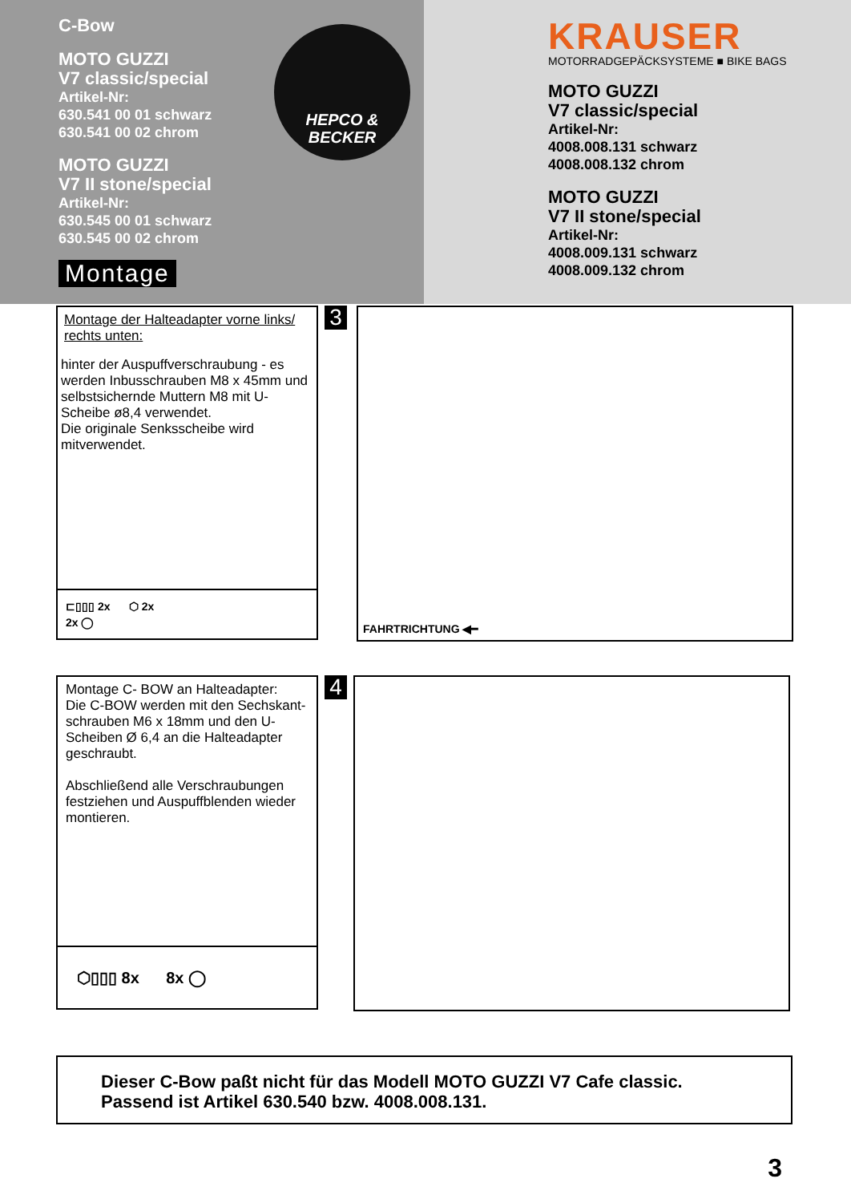C-Bow
MOTO GUZZI
V7 classic/special
Artikel-Nr:
630.541 00 01 schwarz
630.541 00 02 chrom
MOTO GUZZI
V7 II stone/special
Artikel-Nr:
630.545 00 01 schwarz
630.545 00 02 chrom
Montage
HEPCO &
BECKER
KRAUSER
MOTORRADGEPÄCKSYSTEME ■ BIKE BAGS
MOTO GUZZI
V7 classic/special
Artikel-Nr:
4008.008.131 schwarz
4008.008.132 chrom
MOTO GUZZI
V7 II stone/special
Artikel-Nr:
4008.009.131 schwarz
4008.009.132 chrom
Montage der Halteadapter vorne links/ rechts unten:
hinter der Auspuffverschraubung - es werden Inbusschrauben M8 x 45mm und selbstsichernde Muttern M8 mit U-Scheibe ø8,4 verwendet.
Die originale Senksscheibe wird mitverwendet.
⊏▯▯▯ 2x ⬡ 2x
2x ◯
3
FAHRTRICHTUNG ◀━
Montage C- BOW an Halteadapter:
Die C-BOW werden mit den Sechskant-schrauben M6 x 18mm und den U-Scheiben Ø 6,4 an die Halteadapter geschraubt.
Abschließend alle Verschraubungen festziehen und Auspuffblenden wieder montieren.
⬡▯▯▯ 8x 8x ◯
4
Dieser C-Bow paßt nicht für das Modell MOTO GUZZI V7 Cafe classic.
Passend ist Artikel 630.540 bzw. 4008.008.131.
3